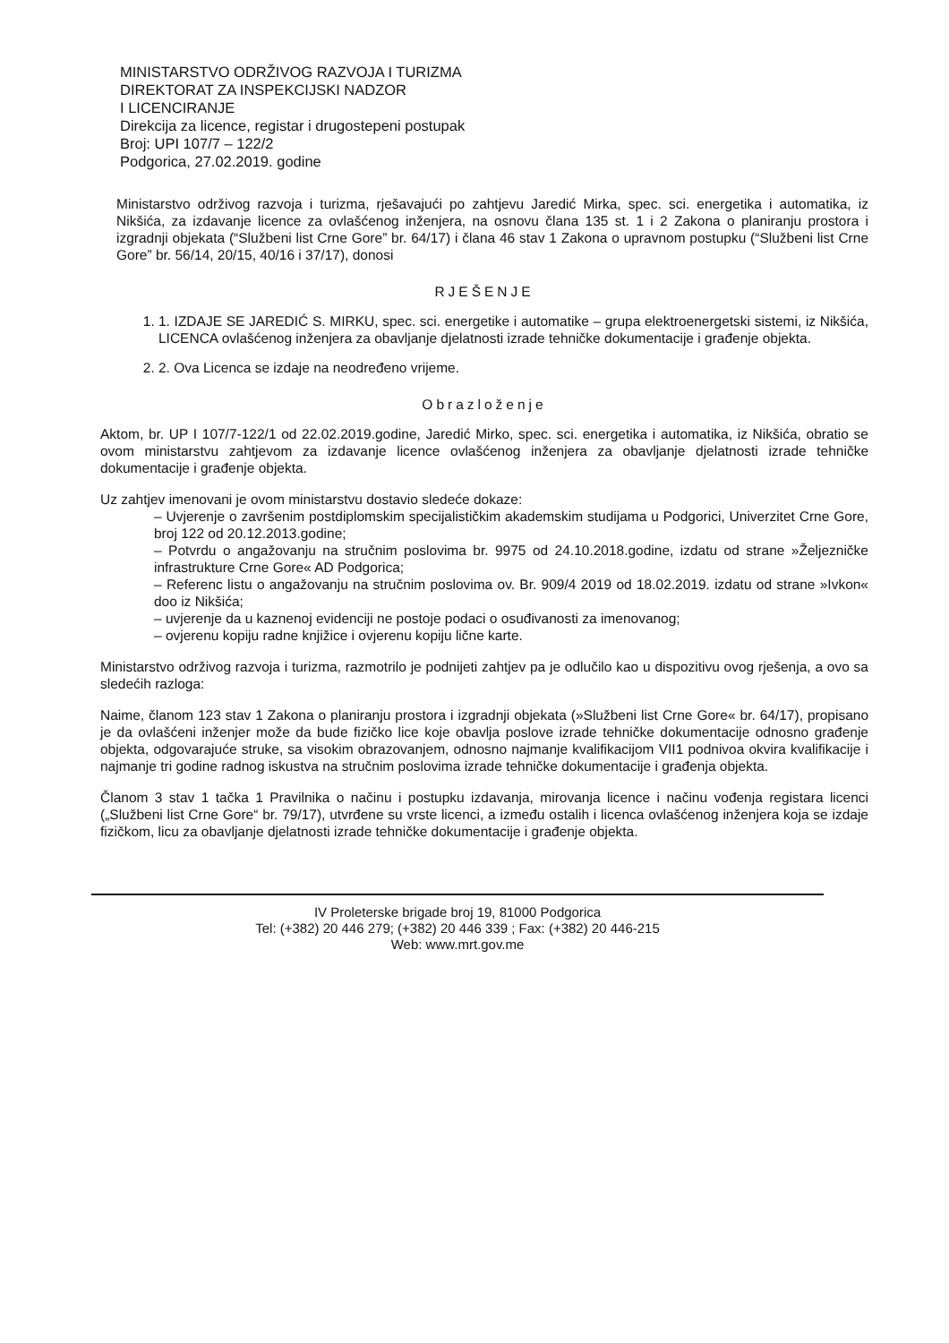MINISTARSTVO ODRŽIVOG RAZVOJA I TURIZMA
DIREKTORAT ZA INSPEKCIJSKI NADZOR
I LICENCIRANJE
Direkcija za licence, registar i drugostepeni postupak
Broj: UPI 107/7 – 122/2
Podgorica, 27.02.2019. godine
Ministarstvo održivog razvoja i turizma, rješavajući po zahtjevu Jaredić Mirka, spec. sci. energetika i automatika, iz Nikšića, za izdavanje licence za ovlašćenog inženjera, na osnovu člana 135 st. 1 i 2 Zakona o planiranju prostora i izgradnji objekata (“Službeni list Crne Gore” br. 64/17) i člana 46 stav 1 Zakona o upravnom postupku (“Službeni list Crne Gore” br. 56/14, 20/15, 40/16 i 37/17), donosi
RJEŠENJE
1. 1. IZDAJE SE JAREDIĆ S. MIRKU, spec. sci. energetike i automatike – grupa elektroenergetski sistemi, iz Nikšića, LICENCA ovlašćenog inženjera za obavljanje djelatnosti izrade tehničke dokumentacije i građenje objekta.
2. 2. Ova Licenca se izdaje na neodređeno vrijeme.
Obrazloženje
Aktom, br. UP I 107/7-122/1 od 22.02.2019.godine, Jaredić Mirko, spec. sci. energetika i automatika, iz Nikšića, obratio se ovom ministarstvu zahtjevom za izdavanje licence ovlašćenog inženjera za obavljanje djelatnosti izrade tehničke dokumentacije i građenje objekta.
Uz zahtjev imenovani je ovom ministarstvu dostavio sledeće dokaze:
– Uvjerenje o završenim postdiplomskim specijalističkim akademskim studijama u Podgorici, Univerzitet Crne Gore, broj 122 od 20.12.2013.godine;
– Potvrdu o angažovanju na stručnim poslovima br. 9975 od 24.10.2018.godine, izdatu od strane »Željezničke infrastrukture Crne Gore« AD Podgorica;
– Referenc listu o angažovanju na stručnim poslovima ov. Br. 909/4 2019 od 18.02.2019. izdatu od strane »Ivkon« doo iz Nikšića;
– uvjerenje da u kaznenoj evidenciji ne postoje podaci o osuđivanosti za imenovanog;
– ovjerenu kopiju radne knjižice i ovjerenu kopiju lične karte.
Ministarstvo održivog razvoja i turizma, razmotrilo je podnijeti zahtjev pa je odlučilo kao u dispozitivu ovog rješenja, a ovo sa sledećih razloga:
Naime, članom 123 stav 1 Zakona o planiranju prostora i izgradnji objekata (»Službeni list Crne Gore« br. 64/17), propisano je da ovlašćeni inženjer može da bude fizičko lice koje obavlja poslove izrade tehničke dokumentacije odnosno građenje objekta, odgovarajuće struke, sa visokim obrazovanjem, odnosno najmanje kvalifikacijom VII1 podnivoa okvira kvalifikacije i najmanje tri godine radnog iskustva na stručnim poslovima izrade tehničke dokumentacije i građenja objekta.
Članom 3 stav 1 tačka 1 Pravilnika o načinu i postupku izdavanja, mirovanja licence i načinu vođenja registara licenci („Službeni list Crne Gore“ br. 79/17), utvrđene su vrste licenci, a između ostalih i licenca ovlašćenog inženjera koja se izdaje fizičkom, licu za obavljanje djelatnosti izrade tehničke dokumentacije i građenje objekta.
IV Proleterske brigade broj 19, 81000 Podgorica
Tel: (+382) 20 446 279; (+382) 20 446 339 ; Fax: (+382) 20 446-215
Web: www.mrt.gov.me